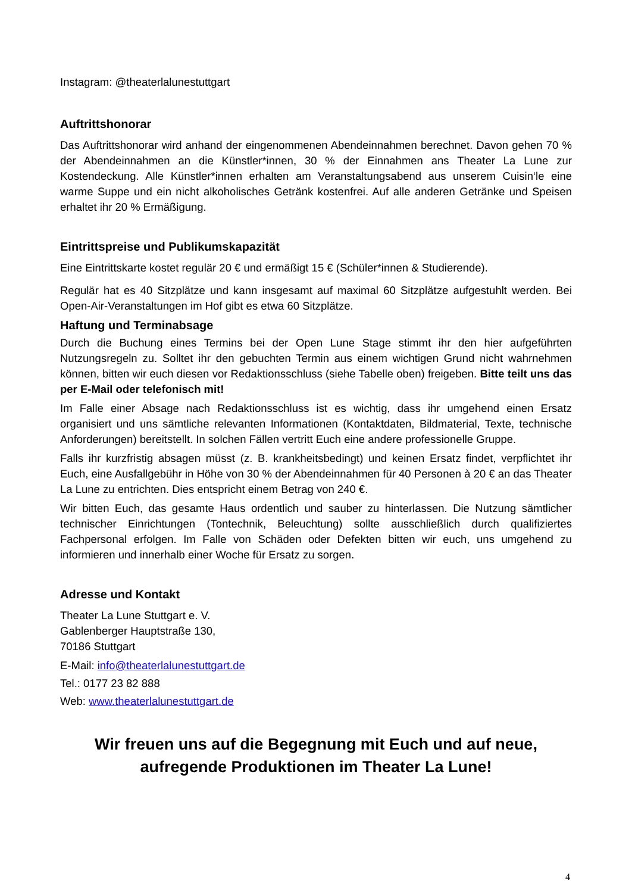Instagram: @theaterlalunestuttgart
Auftrittshonorar
Das Auftrittshonorar wird anhand der eingenommenen Abendeinnahmen berechnet. Davon gehen 70 % der Abendeinnahmen an die Künstler*innen, 30 % der Einnahmen ans Theater La Lune zur Kostendeckung. Alle Künstler*innen erhalten am Veranstaltungsabend aus unserem Cuisin‘le eine warme Suppe und ein nicht alkoholisches Getränk kostenfrei. Auf alle anderen Getränke und Speisen erhaltet ihr 20 % Ermäßigung.
Eintrittspreise und Publikumskapazität
Eine Eintrittskarte kostet regulär 20 € und ermäßigt 15 € (Schüler*innen & Studierende).
Regulär hat es 40 Sitzplätze und kann insgesamt auf maximal 60 Sitzplätze aufgestuhlt werden. Bei Open-Air-Veranstaltungen im Hof gibt es etwa 60 Sitzplätze.
Haftung und Terminabsage
Durch die Buchung eines Termins bei der Open Lune Stage stimmt ihr den hier aufgeführten Nutzungsregeln zu. Solltet ihr den gebuchten Termin aus einem wichtigen Grund nicht wahrnehmen können, bitten wir euch diesen vor Redaktionsschluss (siehe Tabelle oben) freigeben. Bitte teilt uns das per E-Mail oder telefonisch mit!
Im Falle einer Absage nach Redaktionsschluss ist es wichtig, dass ihr umgehend einen Ersatz organisiert und uns sämtliche relevanten Informationen (Kontaktdaten, Bildmaterial, Texte, technische Anforderungen) bereitstellt. In solchen Fällen vertritt Euch eine andere professionelle Gruppe.
Falls ihr kurzfristig absagen müsst (z. B. krankheitsbedingt) und keinen Ersatz findet, verpflichtet ihr Euch, eine Ausfallgebühr in Höhe von 30 % der Abendeinnahmen für 40 Personen à 20 € an das Theater La Lune zu entrichten. Dies entspricht einem Betrag von 240 €.
Wir bitten Euch, das gesamte Haus ordentlich und sauber zu hinterlassen. Die Nutzung sämtlicher technischer Einrichtungen (Tontechnik, Beleuchtung) sollte ausschließlich durch qualifiziertes Fachpersonal erfolgen. Im Falle von Schäden oder Defekten bitten wir euch, uns umgehend zu informieren und innerhalb einer Woche für Ersatz zu sorgen.
Adresse und Kontakt
Theater La Lune Stuttgart e. V.
Gablenberger Hauptstraße 130,
70186 Stuttgart
E-Mail: info@theaterlalunestuttgart.de
Tel.: 0177 23 82 888
Web: www.theaterlalunestuttgart.de
Wir freuen uns auf die Begegnung mit Euch und auf neue,
aufregende Produktionen im Theater La Lune!
4